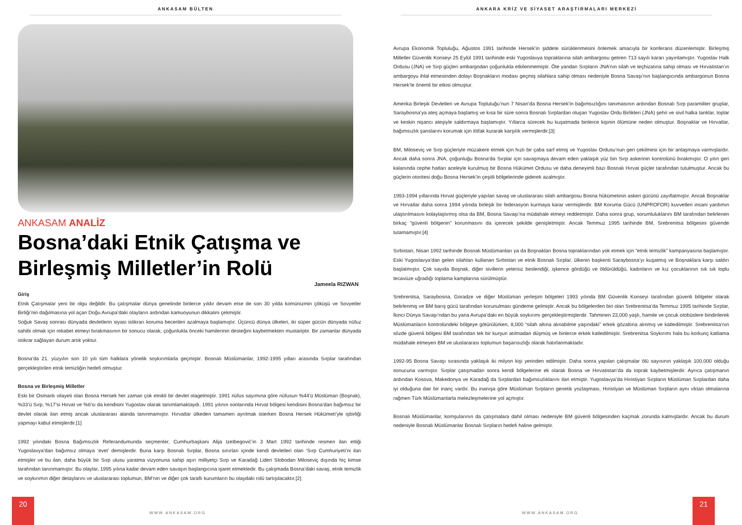ANKASAM BÜLTEN
ANKASAM ANALİZ
Bosna’daki Etnik Çatışma ve Birleşmiş Milletler’in Rolü
Jameela RIZWAN
Giriş
Etnik Çatışmalar yeni bir olgu değildir. Bu çatışmalar dünya genelinde binlerce yıldır devam etse de son 30 yılda komünizmin çöküşü ve Sovyetler Birliği’nin dağılmasına yol açan Doğu Avrupa’daki olayların ardından kamuoyunun dikkatini çekmiştir.
Soğuk Savaş sonrası dünyada devletlerin siyasi istikrarı koruma becerileri azalmaya başlamıştır. Üçüncü dünya ülkeleri, iki süper gücün dünyada nüfuz sahibi olmak için rekabet etmeyi bırakmasının bir sonucu olarak, çoğunlukla önceki hamilerinin desteğini kaybetmekten mustariptir. Bir zamanlar dünyada istikrar sağlayan durum artık yoktur.
Bosna’da 21. yüzyılın son 10 yılı tüm halklara yönelik soykırımlarla geçmiştir. Bosnalı Müslümanlar, 1992-1995 yılları arasında Sırplar tarafından gerçekleştirilen etnik temizliğin hedefi olmuştur.
Bosna ve Birleşmiş Milletler
Eski bir Osmanlı vilayeti olan Bosna Hersek her zaman çok etnikli bir devlet olagelmiştir. 1991 nüfus sayımına göre nüfusun %44’ü Müslüman (Boşnak), %33’ü Sırp, %17’si Hırvat ve %6’sı da kendisini Yugoslav olarak tanımlamaktaydı. 1991 yılının sonlarında Hırvat bölgesi kendisini Bosna’dan bağımsız bir devlet olarak ilan etmiş ancak uluslararası alanda tanınmamıştır. Hırvatlar ülkeden tamamen ayrılmak isterken Bosna Hersek Hükümeti’yle işbirliği yapmayı kabul etmişlerdir.[1]
1992 yılındaki Bosna Bağımsızlık Referandumunda seçmenler, Cumhurbaşkanı Alija Izetbegović’in 3 Mart 1992 tarihinde resmen ilan ettiği Yugoslavya’dan bağımsız olmaya ‘evet’ demişlerdir. Buna karşı Bosnalı Sırplar, Bosna sınırları içinde kendi devletleri olan ‘Sırp Cumhuriyeti’ni ilan etmişler ve bu ilan, daha büyük bir Sırp ulusu yaratma vizyonuna sahip aşırı milliyetçi Sırp ve Karadağ Lideri Slobodan Miloseviç dışında hiç kimse tarafından tanınmamıştır. Bu olaylar, 1995 yılına kadar devam eden savaşın başlangıcına işaret etmektedir. Bu çalışmada Bosna’daki savaş, etnik temizlik ve soykırımın diğer detaylarını ve uluslararası toplumun, BM’nin ve diğer çok taraflı kurumların bu olaydaki rolü tartışılacaktır.[2]
20
WWW.ANKASAM.ORG
ANKARA KRİZ VE SİYASET ARAŞTIRMALARI MERKEZİ
Avrupa Ekonomik Topluluğu, Ağustos 1991 tarihinde Hersek’in şiddete sürüklenmesini önlemek amacıyla bir konferans düzenlemiştir. Birleşmiş Milletler Güvenlik Konseyi 25 Eylül 1991 tarihinde eski Yugoslavya topraklarına silah ambargosu getiren 713 sayılı kararı yayınlamıştır. Yugoslav Halk Ordusu (JNA) ve Sırp güçleri ambargodan çoğunlukla etkilenmemiştir. Öte yandan Sırpların JNA’nın silah ve teçhizatına sahip olması ve Hırvatistan’ın ambargoyu ihlal etmesinden dolayı Boşnakların modası geçmiş silahlara sahip olması nedeniyle Bosna Savaşı’nın başlangıcında ambargonun Bosna Hersek’te önemli bir etkisi olmuştur.
Amerika Birleşik Devletleri ve Avrupa Topluluğu’nun 7 Nisan’da Bosna Hersek’in bağımsızlığını tanımasının ardından Bosnalı Sırp paramiliter gruplar, Saraybosna’ya ateş açmaya başlamış ve kısa bir süre sonra Bosnalı Sırplardan oluşan Yugoslav Ordu Birlikleri (JNA) şehri ve sivil halka tanklar, toplar ve keskin nişancı ateşiyle saldırmaya başlamıştır. Yıllarca sürecek bu kuşatmada binlerce kişinin ölümüne neden olmuştur. Boşnaklar ve Hırvatlar, bağımsızlık şanslarını korumak için ittifak kurarak karşılık vermişlerdir.[3]
BM, Miloseviç ve Sırp güçleriyle müzakere etmek için hızlı bir çaba sarf etmiş ve Yugoslav Ordusu’nun geri çekilmesi için bir anlaşmaya varmışlardır. Ancak daha sonra JNA, çoğunluğu Bosna’da Sırplar için savaşmaya devam eden yaklaşık yüz bin Sırp askerinin kontrolünü bırakmıştır. O yılın geri kalanında cephe hatları aceleyle kurulmuş bir Bosna Hükümet Ordusu ve daha deneyimli bazı Bosnalı Hırvat güçler tarafından tutulmuştur. Ancak bu güçlerin otoritesi doğu Bosna Hersek’in çeşitli bölgelerinde giderek azalmıştır.
1993-1994 yıllarında Hırvat güçleriyle yapılan savaş ve uluslararası silah ambargosu Bosna hükümetinin askeri gücünü zayıflatmıştır. Ancak Boşnaklar ve Hırvatlar daha sonra 1994 yılında birleşik bir federasyon kurmaya karar vermişlerdir. BM Koruma Gücü (UNPROFOR) kuvvetleri insani yardımın ulaştırılmasını kolaylaştırmış olsa da BM, Bosna Savaşı’na müdahale etmeyi reddetmiştir. Daha sonra grup, sorumluluklarını BM tarafından belirlenen birkaç “güvenli bölgenin” korunmasını da içerecek şekilde genişletmiştir. Ancak Temmuz 1995 tarihinde BM, Srebrenitsa bölgesini güvende tutamamıştır.[4]
Sırbistan, Nisan 1992 tarihinde Bosnalı Müslümanları ya da Boşnakları Bosna topraklarından yok etmek için “etnik temizlik” kampanyasına başlamıştır. Eski Yugoslavya’dan gelen silahları kullanan Sırbistan ve etnik Bosnalı Sırplar, ülkenin başkenti Saraybosna’yı kuşatmış ve Boşnaklara karşı saldırı başlatmıştır. Çok sayıda Boşnak, diğer sivillerin yetersiz beslendiği, işkence gördüğü ve öldürüldüğü, kadınların ve kız çocuklarının sık sık toplu tecavüze uğradığı toplama kamplarına sürülmüştür.
Srebrenitsa, Saraybosna, Goradze ve diğer Müslüman yerleşim bölgeleri 1993 yılında BM Güvenlik Konseyi tarafından güvenli bölgeler olarak belirlenmiş ve BM barış gücü tarafından korunulması gündeme gelmiştir. Ancak bu bölgelerden biri olan Srebrenitsa’da Temmuz 1995 tarihinde Sırplar, İkinci Dünya Savaşı’ndan bu yana Avrupa’daki en büyük soykırımı gerçekleştirmişlerdir. Tahminen 23,000 yaşlı, hamile ve çocuk otobüslere bindirilerek Müslümanların kontrolündeki bölgeye götürülürken, 8,000 “silah altına alınabilme yaşındaki” erkek gözaltına alınmış ve katledilmiştir. Srebrenitsa’nın sözde güvenli bölgesi BM tarafından tek bir kurşun atılmadan düşmüş ve binlerce erkek katledilmiştir. Srebrenitsa Soykırımı hala bu korkunç katliama müdahale etmeyen BM ve uluslararası toplumun başarısızlığı olarak hatırlanmaktadır.
1992-95 Bosna Savaşı sırasında yaklaşık iki milyon kişi yerinden edilmiştir. Daha sonra yapılan çalışmalar ölü sayısının yaklaşık 100,000 olduğu sonucuna varmıştır. Sırplar çatışmadan sonra kendi bölgelerine ek olarak Bosna ve Hırvatistan’da da toprak kaybetmişlerdir. Ayrıca çatışmanın ardından Kosova, Makedonya ve Karadağ da Sırplardan bağımsızlıklarını ilan etmiştir. Yugoslavya’da Hıristiyan Sırpların Müslüman Sırplardan daha iyi olduğuna dair bir inanç vardır. Bu inanışa göre Müslüman Sırpların genetik yozlaşması, Hıristiyan ve Müslüman Sırpların aynı ırktan olmalarına rağmen Türk Müslümanlarla melezleşmelerine yol açmıştır.
Bosnalı Müslümanlar, komşularının da çatışmalara dahil olması nedeniyle BM güvenli bölgesinden kaçmak zorunda kalmışlardır. Ancak bu durum nedeniyle Bosnalı Müslümanlar Bosnalı Sırpların hedefi haline gelmiştir.
WWW.ANKASAM.ORG
21